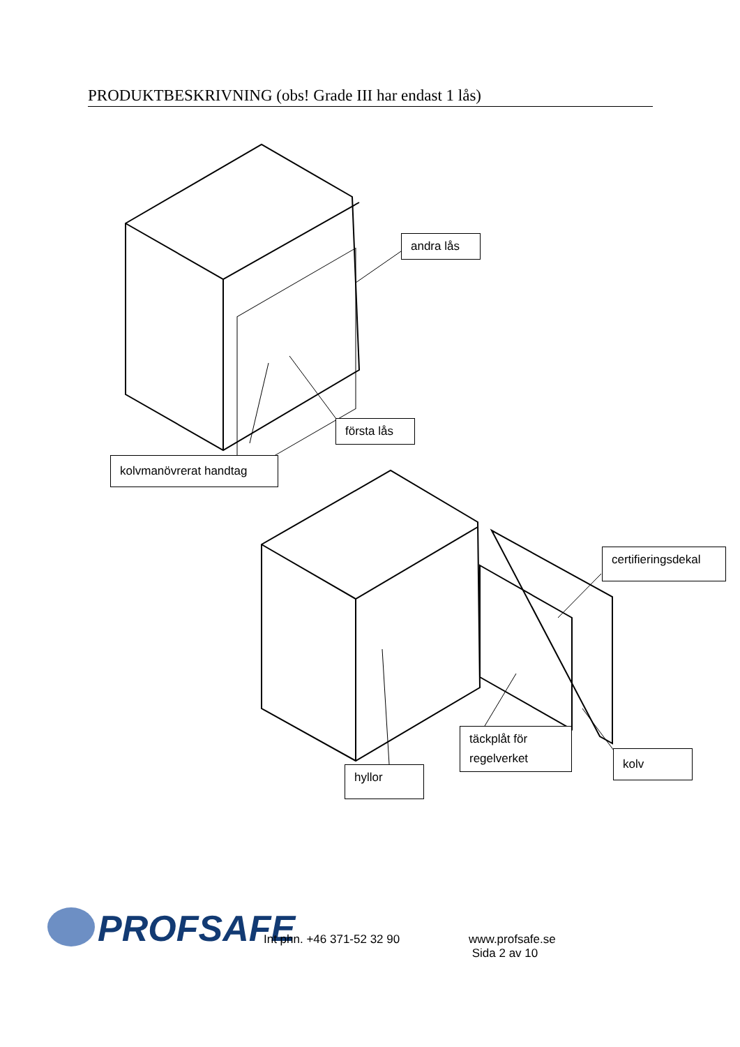PRODUKTBESKRIVNING (obs! Grade III har endast 1 lås)
andra lås
första lås
kolvmanövrerat handtag
certifieringsdekal
täckplåt för regelverket
kolv
hyllor
PROFSAFE Int phn. +46 371-52 32 90
www.profsafe.se
Sida 2 av 10